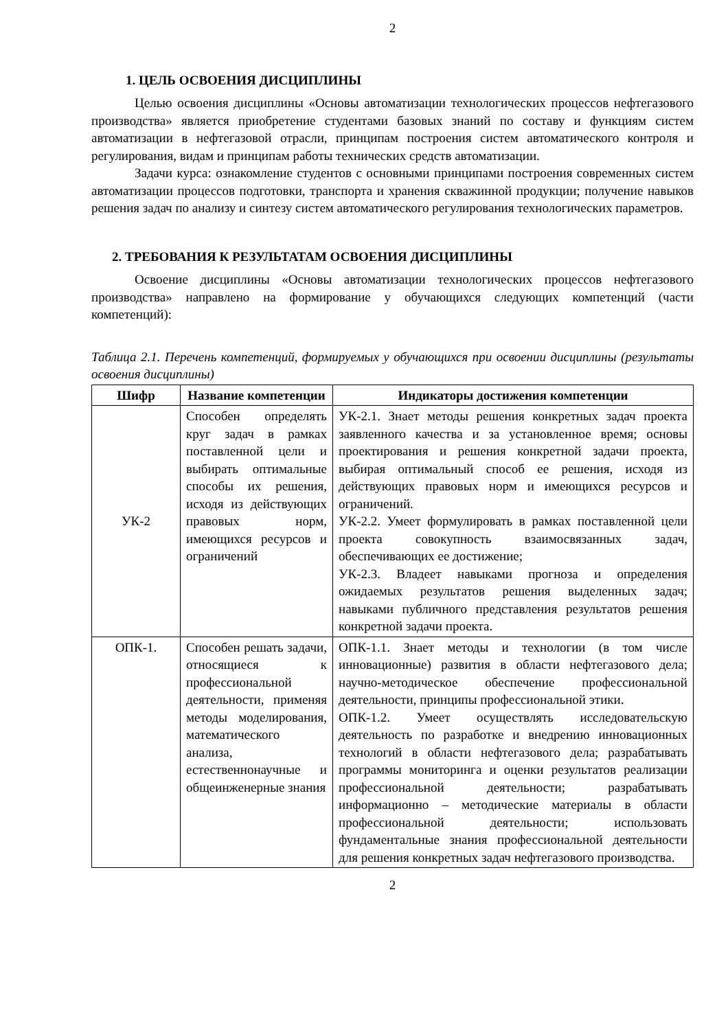2
1. ЦЕЛЬ ОСВОЕНИЯ ДИСЦИПЛИНЫ
Целью освоения дисциплины «Основы автоматизации технологических процессов нефтегазового производства» является приобретение студентами базовых знаний по составу и функциям систем автоматизации в нефтегазовой отрасли, принципам построения систем автоматического контроля и регулирования, видам и принципам работы технических средств автоматизации.
Задачи курса: ознакомление студентов с основными принципами построения современных систем автоматизации процессов подготовки, транспорта и хранения скважинной продукции; получение навыков решения задач по анализу и синтезу систем автоматического регулирования технологических параметров.
2. ТРЕБОВАНИЯ К РЕЗУЛЬТАТАМ ОСВОЕНИЯ ДИСЦИПЛИНЫ
Освоение дисциплины «Основы автоматизации технологических процессов нефтегазового производства» направлено на формирование у обучающихся следующих компетенций (части компетенций):
Таблица 2.1. Перечень компетенций, формируемых у обучающихся при освоении дисциплины (результаты освоения дисциплины)
| Шифр | Название компетенции | Индикаторы достижения компетенции |
| --- | --- | --- |
| УК-2 | Способен определять круг задач в рамках поставленной цели и выбирать оптимальные способы их решения, исходя из действующих правовых норм, имеющихся ресурсов и ограничений | УК-2.1. Знает методы решения конкретных задач проекта заявленного качества и за установленное время; основы проектирования и решения конкретной задачи проекта, выбирая оптимальный способ ее решения, исходя из действующих правовых норм и имеющихся ресурсов и ограничений. УК-2.2. Умеет формулировать в рамках поставленной цели проекта совокупность взаимосвязанных задач, обеспечивающих ее достижение; УК-2.3. Владеет навыками прогноза и определения ожидаемых результатов решения выделенных задач; навыками публичного представления результатов решения конкретной задачи проекта. |
| ОПК-1. | Способен решать задачи, относящиеся к профессиональной деятельности, применяя методы моделирования, математического анализа, естественнонаучные и общеинженерные знания | ОПК-1.1. Знает методы и технологии (в том числе инновационные) развития в области нефтегазового дела; научно-методическое обеспечение профессиональной деятельности, принципы профессиональной этики. ОПК-1.2. Умеет осуществлять исследовательскую деятельность по разработке и внедрению инновационных технологий в области нефтегазового дела; разрабатывать программы мониторинга и оценки результатов реализации профессиональной деятельности; разрабатывать информационно – методические материалы в области профессиональной деятельности; использовать фундаментальные знания профессиональной деятельности для решения конкретных задач нефтегазового производства. |
2